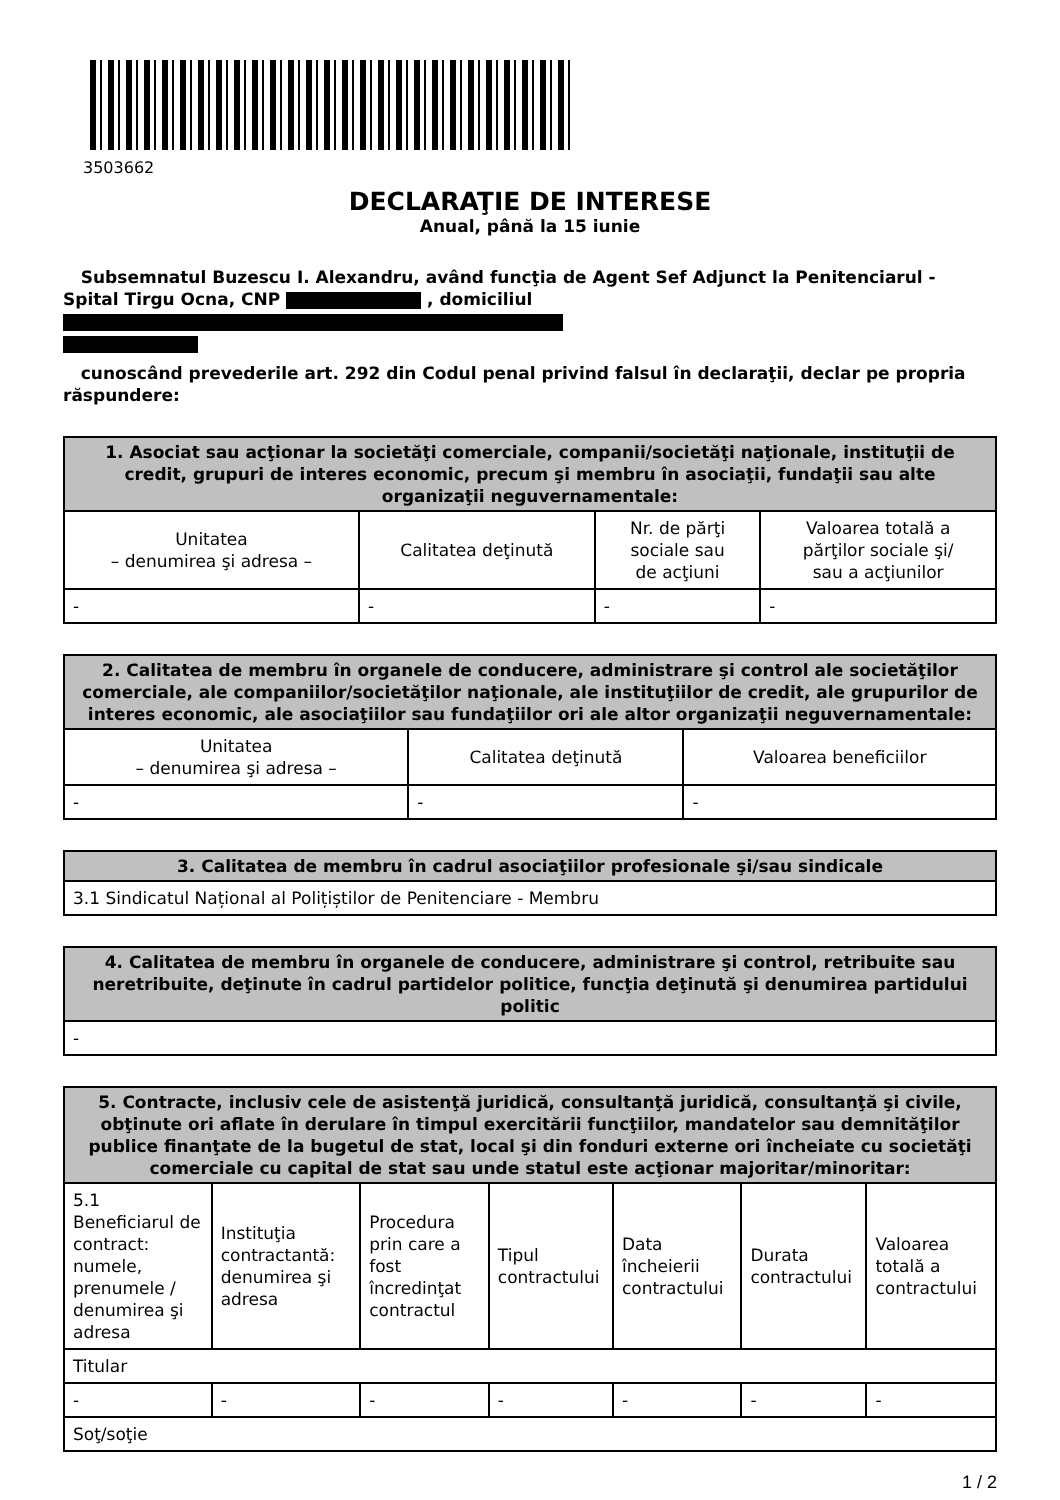3503662
DECLARAŢIE DE INTERESE
Anual, până la 15 iunie
Subsemnatul Buzescu I. Alexandru, având funcţia de Agent Sef Adjunct la Penitenciarul - Spital Tirgu Ocna, CNP , domiciliul
cunoscând prevederile art. 292 din Codul penal privind falsul în declaraţii, declar pe propria răspundere:
| 1. Asociat sau acţionar la societăţi comerciale, companii/societăţi naţionale, instituţii de credit, grupuri de interes economic, precum şi membru în asociaţii, fundaţii sau alte organizaţii neguvernamentale: | | | |
| --- | --- | --- | --- |
| Unitatea – denumirea şi adresa – | Calitatea deţinută | Nr. de părţi sociale sau de acţiuni | Valoarea totală a părţilor sociale şi/ sau a acţiunilor |
| - | - | - | - |
| 2. Calitatea de membru în organele de conducere, administrare şi control ale societăţilor comerciale, ale companiilor/societăţilor naţionale, ale instituţiilor de credit, ale grupurilor de interes economic, ale asociaţiilor sau fundaţiilor ori ale altor organizaţii neguvernamentale: | | |
| --- | --- | --- |
| Unitatea – denumirea şi adresa – | Calitatea deţinută | Valoarea beneficiilor |
| - | - | - |
| 3. Calitatea de membru în cadrul asociaţiilor profesionale şi/sau sindicale |
| --- |
| 3.1 Sindicatul Național al Polițiștilor de Penitenciare - Membru |
| 4. Calitatea de membru în organele de conducere, administrare şi control, retribuite sau neretribuite, deţinute în cadrul partidelor politice, funcţia deţinută şi denumirea partidului politic |
| --- |
| - |
| 5. Contracte, inclusiv cele de asistenţă juridică, consultanţă juridică, consultanţă şi civile, obţinute ori aflate în derulare în timpul exercitării funcţiilor, mandatelor sau demnităţilor publice finanţate de la bugetul de stat, local şi din fonduri externe ori încheiate cu societăţi comerciale cu capital de stat sau unde statul este acţionar majoritar/minoritar: | | | | | | |
| --- | --- | --- | --- | --- | --- | --- |
| 5.1 Beneficiarul de contract: numele, prenumele / denumirea şi adresa | Instituţia contractantă: denumirea şi adresa | Procedura prin care a fost încredinţat contractul | Tipul contractului | Data încheierii contractului | Durata contractului | Valoarea totală a contractului |
| Titular | | | | | | |
| - | - | - | - | - | - | - |
| Soţ/soţie | | | | | | |
1 / 2